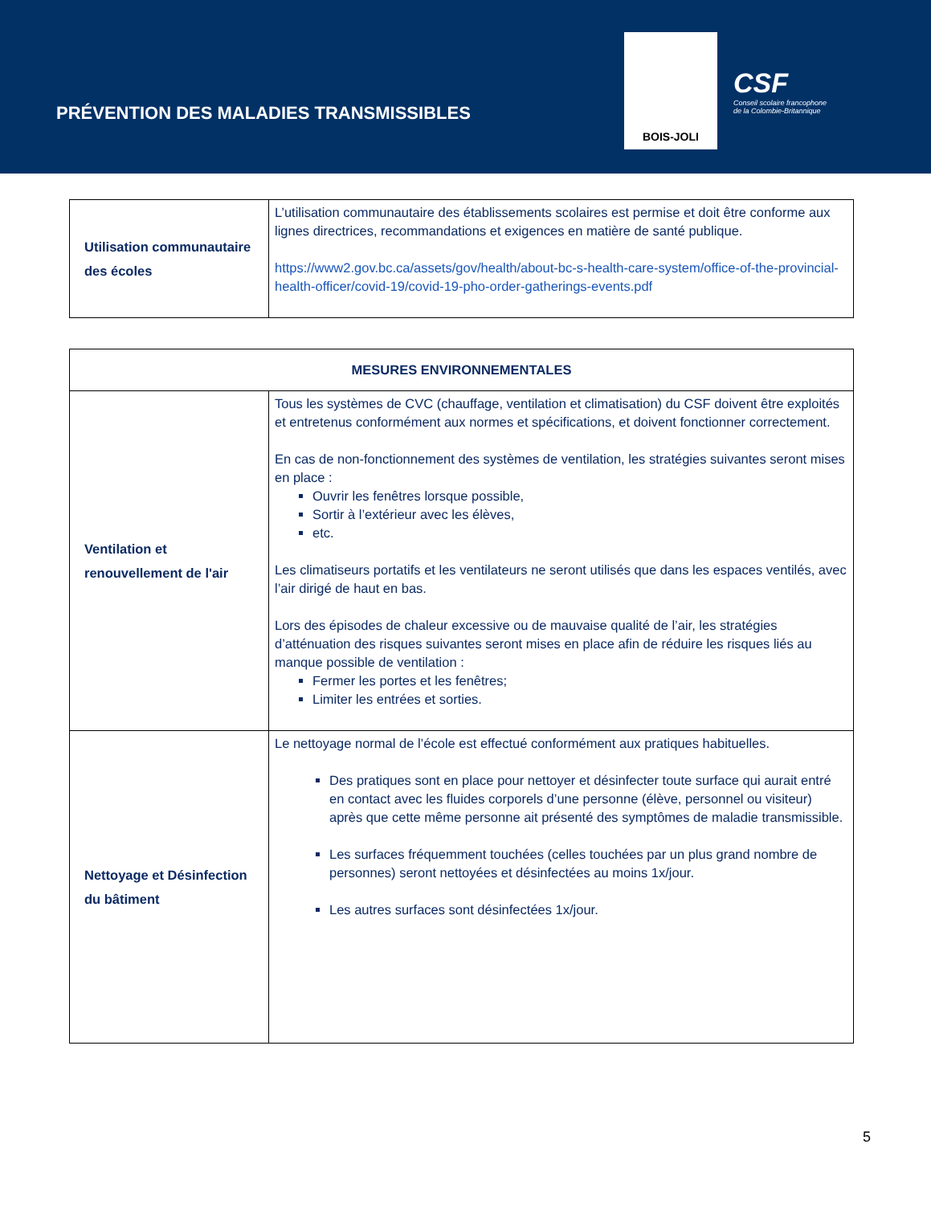PRÉVENTION DES MALADIES TRANSMISSIBLES
BOIS-JOLI
CSF
Conseil scolaire francophone
de la Colombie-Britannique
| Utilisation communautaire des écoles | L’utilisation communautaire des établissements scolaires est permise et doit être conforme aux lignes directrices, recommandations et exigences en matière de santé publique. https://www2.gov.bc.ca/assets/gov/health/about-bc-s-health-care-system/office-of-the-provincial-health-officer/covid-19/covid-19-pho-order-gatherings-events.pdf |
| MESURES ENVIRONNEMENTALES | |
| --- | --- |
| Ventilation et renouvellement de l'air | Tous les systèmes de CVC (chauffage, ventilation et climatisation) du CSF doivent être exploités et entretenus conformément aux normes et spécifications, et doivent fonctionner correctement. En cas de non-fonctionnement des systèmes de ventilation, les stratégies suivantes seront mises en place : Ouvrir les fenêtres lorsque possible, Sortir à l’extérieur avec les élèves, etc. Les climatiseurs portatifs et les ventilateurs ne seront utilisés que dans les espaces ventilés, avec l’air dirigé de haut en bas. Lors des épisodes de chaleur excessive ou de mauvaise qualité de l’air, les stratégies d’atténuation des risques suivantes seront mises en place afin de réduire les risques liés au manque possible de ventilation : Fermer les portes et les fenêtres; Limiter les entrées et sorties. |
| Nettoyage et Désinfection du bâtiment | Le nettoyage normal de l’école est effectué conformément aux pratiques habituelles. Des pratiques sont en place pour nettoyer et désinfecter toute surface qui aurait entré en contact avec les fluides corporels d’une personne (élève, personnel ou visiteur) après que cette même personne ait présenté des symptômes de maladie transmissible. Les surfaces fréquemment touchées (celles touchées par un plus grand nombre de personnes) seront nettoyées et désinfectées au moins 1x/jour. Les autres surfaces sont désinfectées 1x/jour. |
5